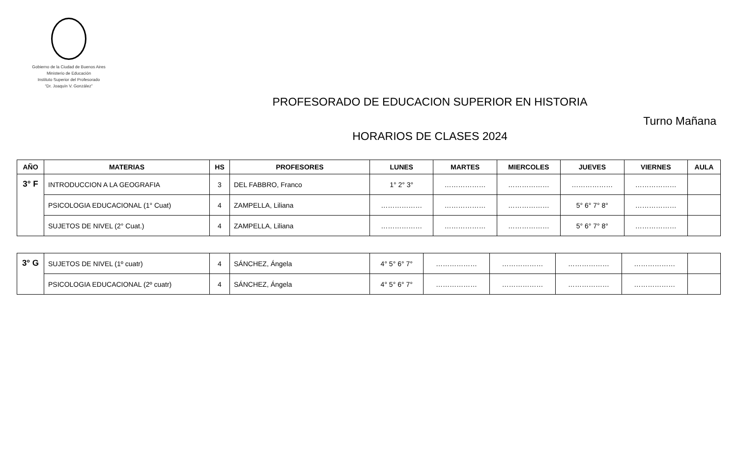Gobierno de la Ciudad de Buenos Aires
Ministerio de Educación
Instituto Superior del Profesorado
“Dr. Joaquín V. González”
PROFESORADO DE EDUCACION SUPERIOR EN HISTORIA
Turno Mañana
HORARIOS DE CLASES 2024
| AÑO | MATERIAS | HS | PROFESORES | LUNES | MARTES | MIERCOLES | JUEVES | VIERNES | AULA |
| --- | --- | --- | --- | --- | --- | --- | --- | --- | --- |
| 3° F | INTRODUCCION A LA GEOGRAFIA | 3 | DEL FABBRO, Franco | 1° 2° 3° | ……………… | ……………… | ……………… | ……………… | |
| | PSICOLOGIA EDUCACIONAL (1° Cuat) | 4 | ZAMPELLA, Liliana | ……………… | ……………… | ……………… | 5° 6° 7° 8° | ……………… | |
| | SUJETOS DE NIVEL (2° Cuat.) | 4 | ZAMPELLA, Liliana | ……………… | ……………… | ……………… | 5° 6° 7° 8° | ……………… | |
| 3° G | SUJETOS DE NIVEL (1º cuatr) | 4 | SÁNCHEZ, Ángela | 4° 5° 6° 7° | ……………… | ……………… | ……………… | ……………… | |
| | PSICOLOGIA EDUCACIONAL (2º cuatr) | 4 | SÁNCHEZ, Ángela | 4° 5° 6° 7° | ……………… | ……………… | ……………… | ……………… | |